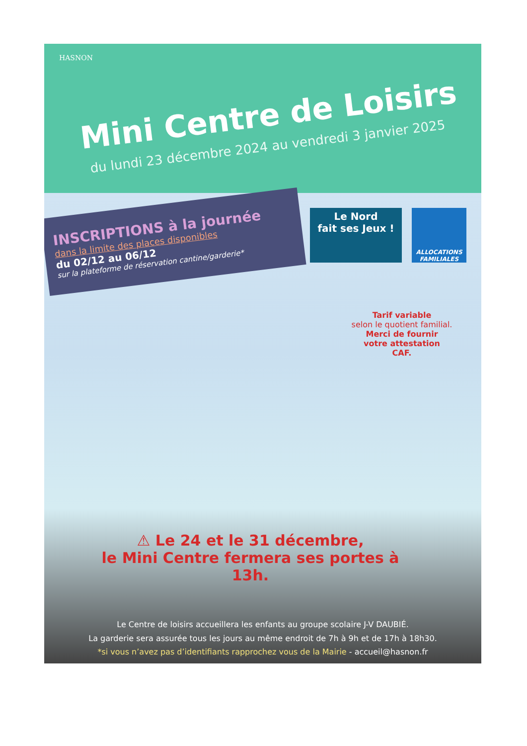HASNON
Mini Centre de Loisirs
du lundi 23 décembre 2024 au vendredi 3 janvier 2025
INSCRIPTIONS à la journée
dans la limite des places disponibles
du 02/12 au 06/12
sur la plateforme de réservation cantine/garderie*
Le Nord
fait ses Jeux !
ALLOCATIONS FAMILIALES
Tarif variable
selon le quotient familial.
Merci de fournir
votre attestation
CAF.
⚠ Le 24 et le 31 décembre,
le Mini Centre fermera ses portes à 13h.
Le Centre de loisirs accueillera les enfants au groupe scolaire J-V DAUBIÉ.
La garderie sera assurée tous les jours au même endroit de 7h à 9h et de 17h à 18h30.
*si vous n’avez pas d’identifiants rapprochez vous de la Mairie - accueil@hasnon.fr